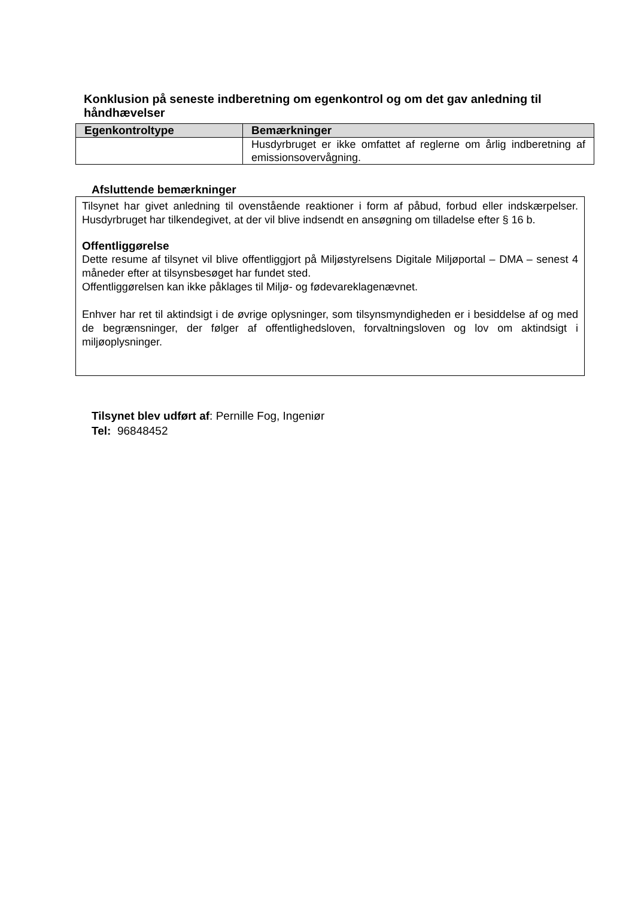Konklusion på seneste indberetning om egenkontrol og om det gav anledning til håndhævelser
| Egenkontroltype | Bemærkninger |
| --- | --- |
| | Husdyrbruget er ikke omfattet af reglerne om årlig indberetning af emissionsovervågning. |
Afsluttende bemærkninger
Tilsynet har givet anledning til ovenstående reaktioner i form af påbud, forbud eller indskærpelser. Husdyrbruget har tilkendegivet, at der vil blive indsendt en ansøgning om tilladelse efter § 16 b.
Offentliggørelse
Dette resume af tilsynet vil blive offentliggjort på Miljøstyrelsens Digitale Miljøportal – DMA – senest 4 måneder efter at tilsynsbesøget har fundet sted.
Offentliggørelsen kan ikke påklages til Miljø- og fødevareklagenævnet.
Enhver har ret til aktindsigt i de øvrige oplysninger, som tilsynsmyndigheden er i besiddelse af og med de begrænsninger, der følger af offentlighedsloven, forvaltningsloven og lov om aktindsigt i miljøoplysninger.
Tilsynet blev udført af: Pernille Fog, Ingeniør
Tel: 96848452